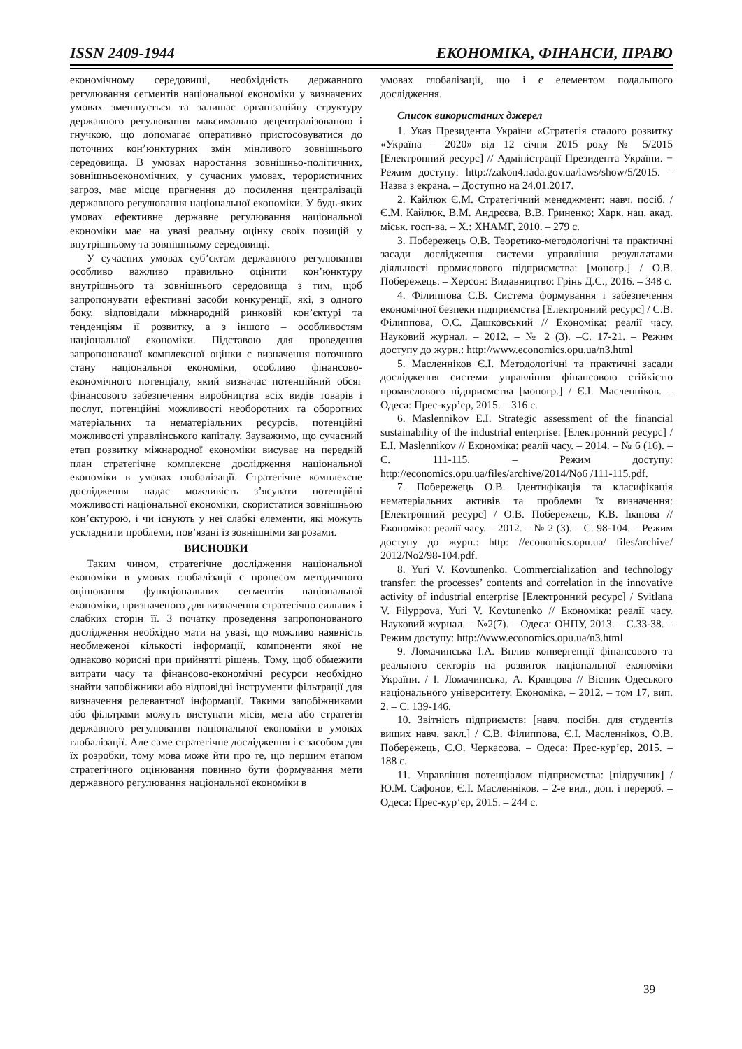ISSN 2409-1944 ЕКОНОМІКА, ФІНАНСИ, ПРАВО
економічному середовищі, необхідність державного регулювання сегментів національної економіки у визначених умовах зменшується та залишає організаційну структуру державного регулювання максимально децентралізованою і гнучкою, що допомагає оперативно пристосовуватися до поточних кон’юнктурних змін мінливого зовнішнього середовища. В умовах наростання зовнішньо-політичних, зовнішньоекономічних, у сучасних умовах, терористичних загроз, має місце прагнення до посилення централізації державного регулювання національної економіки. У будь-яких умовах ефективне державне регулювання національної економіки має на увазі реальну оцінку своїх позицій у внутрішньому та зовнішньому середовищі.
У сучасних умовах суб’єктам державного регулювання особливо важливо правильно оцінити кон’юнктуру внутрішнього та зовнішнього середовища з тим, щоб запропонувати ефективні засоби конкуренції, які, з одного боку, відповідали міжнародній ринковій кон’єктурі та тенденціям її розвитку, а з іншого – особливостям національної економіки. Підставою для проведення запропонованої комплексної оцінки є визначення поточного стану національної економіки, особливо фінансово-економічного потенціалу, який визначає потенційний обсяг фінансового забезпечення виробництва всіх видів товарів і послуг, потенційні можливості необоротних та оборотних матеріальних та нематеріальних ресурсів, потенційні можливості управлінського капіталу. Зауважимо, що сучасний етап розвитку міжнародної економіки висуває на передній план стратегічне комплексне дослідження національної економіки в умовах глобалізації. Стратегічне комплексне дослідження надає можливість з’ясувати потенційні можливості національної економіки, скористатися зовнішньою кон’єктурою, і чи існують у неї слабкі елементи, які можуть ускладнити проблеми, пов’язані із зовнішніми загрозами.
ВИСНОВКИ
Таким чином, стратегічне дослідження національної економіки в умовах глобалізації є процесом методичного оцінювання функціональних сегментів національної економіки, призначеного для визначення стратегічно сильних і слабких сторін її. З початку проведення запропонованого дослідження необхідно мати на увазі, що можливо наявність необмеженої кількості інформації, компоненти якої не однаково корисні при прийнятті рішень. Тому, щоб обмежити витрати часу та фінансово-економічні ресурси необхідно знайти запобіжники або відповідні інструменти фільтрації для визначення релевантної інформації. Такими запобіжниками або фільтрами можуть виступати місія, мета або стратегія державного регулювання національної економіки в умовах глобалізації. Але саме стратегічне дослідження і є засобом для їх розробки, тому мова може йти про те, що першим етапом стратегічного оцінювання повинно бути формування мети державного регулювання національної економіки в
умовах глобалізації, що і є елементом подальшого дослідження.
Список використаних джерел
1. Указ Президента України «Стратегія сталого розвитку «Україна – 2020» від 12 січня 2015 року № 5/2015 [Електронний ресурс] // Адміністрації Президента України. − Режим доступу: http://zakon4.rada.gov.ua/laws/show/5/2015. – Назва з екрана. – Доступно на 24.01.2017.
2. Кайлюк Є.М. Стратегічний менеджмент: навч. посіб. / Є.М. Кайлюк, В.М. Андрєєва, В.В. Гриненко; Харк. нац. акад. міськ. госп-ва. – Х.: ХНАМГ, 2010. – 279 с.
3. Побережець О.В. Теоретико-методологічні та практичні засади дослідження системи управління результатами діяльності промислового підприємства: [моногр.] / О.В. Побережець. – Херсон: Видавництво: Грінь Д.С., 2016. – 348 с.
4. Філиппова С.В. Система формування і забезпечення економічної безпеки підприємства [Електронний ресурс] / С.В. Філиппова, О.С. Дашковський // Економіка: реалії часу. Науковий журнал. – 2012. – № 2 (3). –С. 17-21. – Режим доступу до журн.: http://www.economics.opu.ua/n3.html
5. Масленніков Є.І. Методологічні та практичні засади дослідження системи управління фінансовою стійкістю промислового підприємства [моногр.] / Є.І. Масленніков. – Одеса: Прес-кур’єр, 2015. – 316 с.
6. Maslennikov E.I. Strategic assessment of the financial sustainability of the industrial enterprise: [Електронний ресурс] / E.I. Maslennikov // Економіка: реалії часу. – 2014. – № 6 (16). – С. 111-115. – Режим доступу: http://economics.opu.ua/files/archive/2014/No6 /111-115.pdf.
7. Побережець О.В. Ідентифікація та класифікація нематеріальних активів та проблеми їх визначення: [Електронний ресурс] / О.В. Побережець, К.В. Іванова // Економіка: реалії часу. – 2012. – № 2 (3). – С. 98-104. – Режим доступу до журн.: http: //economics.opu.ua/ files/archive/ 2012/No2/98-104.pdf.
8. Yuri V. Kovtunenko. Commercialization and technology transfer: the processes’ contents and correlation in the innovative activity of industrial enterprise [Електронний ресурс] / Svitlana V. Filyppova, Yuri V. Kovtunenko // Економіка: реалії часу. Науковий журнал. – №2(7). – Одеса: ОНПУ, 2013. – С.33-38. – Режим доступу: http://www.economics.opu.ua/n3.html
9. Ломачинська І.А. Вплив конвергенції фінансового та реального секторів на розвиток національної економіки України. / І. Ломачинська, А. Кравцова // Вісник Одеського національного університету. Економіка. – 2012. – том 17, вип. 2. – С. 139-146.
10. Звітність підприємств: [навч. посібн. для студентів вищих навч. закл.] / С.В. Філиппова, Є.І. Масленніков, О.В. Побережець, С.О. Черкасова. – Одеса: Прес-кур’єр, 2015. – 188 с.
11. Управління потенціалом підприємства: [підручник] / Ю.М. Сафонов, Є.І. Масленніков. – 2-е вид., доп. і перероб. – Одеса: Прес-кур’єр, 2015. – 244 с.
39